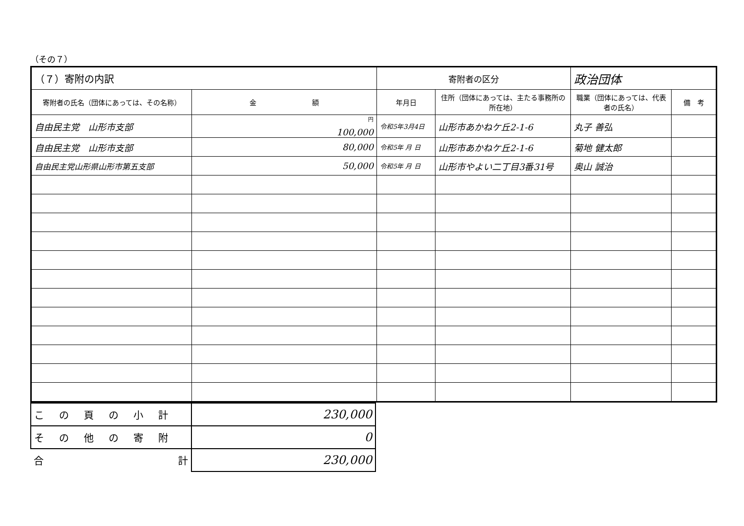（その７）
| （７）寄附の内訳 | | 寄附者の区分 | | 政治団体 | |
| 寄附者の氏名（団体にあっては、その名称） | 金 額 | 年月日 | 住所（団体にあっては、主たる事務所の所在地） | 職業（団体にあっては、代表者の氏名） | 備 考 |
| 自由民主党 山形市支部 | <sup>円</sup> 100,000 | 令和5年3月4日 | 山形市あかねケ丘2-1-6 | 丸子 善弘 | |
| 自由民主党 山形市支部 | 80,000 | 令和5年 月 日 | 山形市あかねケ丘2-1-6 | 菊地 健太郎 | |
| 自由民主党山形県山形市第五支部 | 50,000 | 令和5年 月 日 | 山形市やよい二丁目3番31号 | 奥山 誠治 | |
| この頁の小計 | 230,000 |
| その他の寄附 | 0 |
| 合 計 | 230,000 |